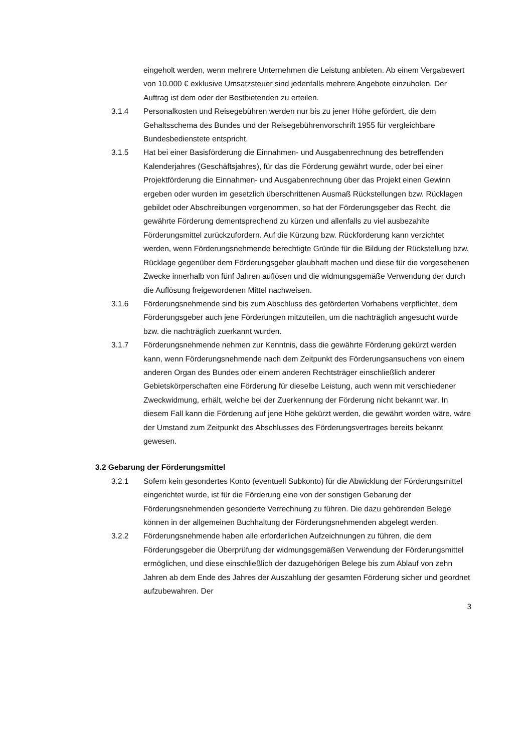eingeholt werden, wenn mehrere Unternehmen die Leistung anbieten. Ab einem Vergabewert von 10.000 € exklusive Umsatzsteuer sind jedenfalls mehrere Angebote einzuholen. Der Auftrag ist dem oder der Bestbietenden zu erteilen.
3.1.4 Personalkosten und Reisegebühren werden nur bis zu jener Höhe gefördert, die dem Gehaltsschema des Bundes und der Reisegebührenvorschrift 1955 für vergleichbare Bundesbedienstete entspricht.
3.1.5 Hat bei einer Basisförderung die Einnahmen- und Ausgabenrechnung des betreffenden Kalenderjahres (Geschäftsjahres), für das die Förderung gewährt wurde, oder bei einer Projektförderung die Einnahmen- und Ausgabenrechnung über das Projekt einen Gewinn ergeben oder wurden im gesetzlich überschrittenen Ausmaß Rückstellungen bzw. Rücklagen gebildet oder Abschreibungen vorgenommen, so hat der Förderungsgeber das Recht, die gewährte Förderung dementsprechend zu kürzen und allenfalls zu viel ausbezahlte Förderungsmittel zurückzufordern. Auf die Kürzung bzw. Rückforderung kann verzichtet werden, wenn Förderungsnehmende berechtigte Gründe für die Bildung der Rückstellung bzw. Rücklage gegenüber dem Förderungsgeber glaubhaft machen und diese für die vorgesehenen Zwecke innerhalb von fünf Jahren auflösen und die widmungsgemäße Verwendung der durch die Auflösung freigewordenen Mittel nachweisen.
3.1.6 Förderungsnehmende sind bis zum Abschluss des geförderten Vorhabens verpflichtet, dem Förderungsgeber auch jene Förderungen mitzuteilen, um die nachträglich angesucht wurde bzw. die nachträglich zuerkannt wurden.
3.1.7 Förderungsnehmende nehmen zur Kenntnis, dass die gewährte Förderung gekürzt werden kann, wenn Förderungsnehmende nach dem Zeitpunkt des Förderungsansuchens von einem anderen Organ des Bundes oder einem anderen Rechtsträger einschließlich anderer Gebietskörperschaften eine Förderung für dieselbe Leistung, auch wenn mit verschiedener Zweckwidmung, erhält, welche bei der Zuerkennung der Förderung nicht bekannt war. In diesem Fall kann die Förderung auf jene Höhe gekürzt werden, die gewährt worden wäre, wäre der Umstand zum Zeitpunkt des Abschlusses des Förderungsvertrages bereits bekannt gewesen.
3.2 Gebarung der Förderungsmittel
3.2.1 Sofern kein gesondertes Konto (eventuell Subkonto) für die Abwicklung der Förderungsmittel eingerichtet wurde, ist für die Förderung eine von der sonstigen Gebarung der Förderungsnehmenden gesonderte Verrechnung zu führen. Die dazu gehörenden Belege können in der allgemeinen Buchhaltung der Förderungsnehmenden abgelegt werden.
3.2.2 Förderungsnehmende haben alle erforderlichen Aufzeichnungen zu führen, die dem Förderungsgeber die Überprüfung der widmungsgemäßen Verwendung der Förderungsmittel ermöglichen, und diese einschließlich der dazugehörigen Belege bis zum Ablauf von zehn Jahren ab dem Ende des Jahres der Auszahlung der gesamten Förderung sicher und geordnet aufzubewahren. Der
3